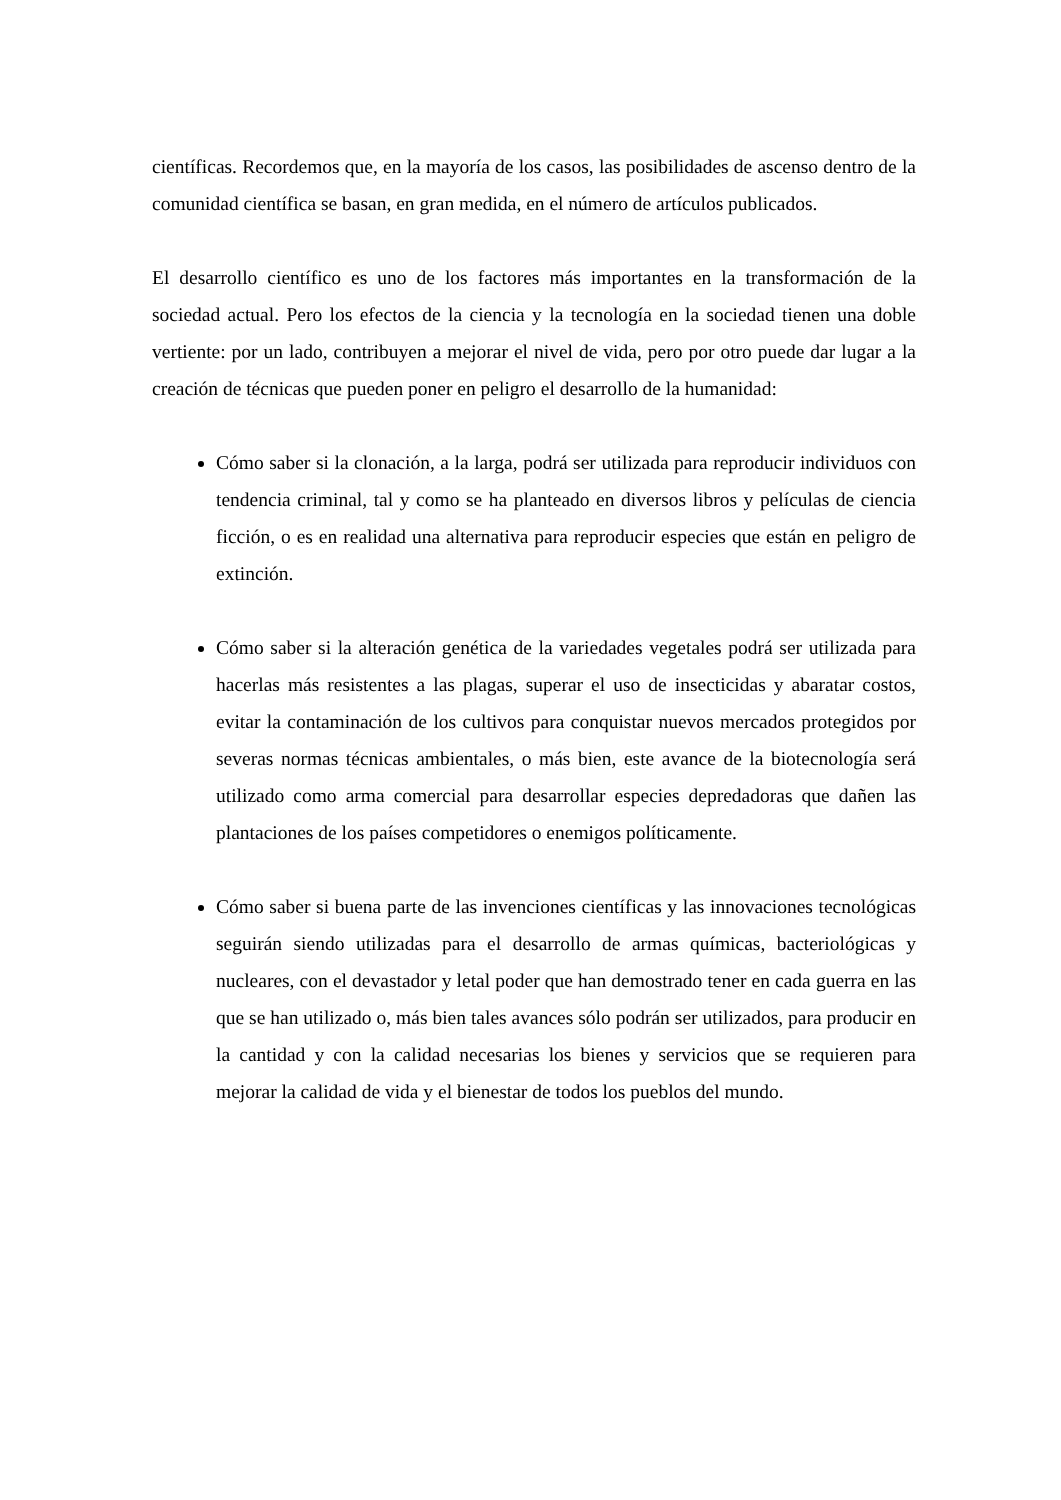científicas. Recordemos que, en la mayoría de los casos, las posibilidades de ascenso dentro de la comunidad científica se basan, en gran medida, en el número de artículos publicados.
El desarrollo científico es uno de los factores más importantes en la transformación de la sociedad actual. Pero los efectos de la ciencia y la tecnología en la sociedad tienen una doble vertiente: por un lado, contribuyen a mejorar el nivel de vida, pero por otro puede dar lugar a la creación de técnicas que pueden poner en peligro el desarrollo de la humanidad:
Cómo saber si la clonación, a la larga, podrá ser utilizada para reproducir individuos con tendencia criminal, tal y como se ha planteado en diversos libros y películas de ciencia ficción, o es en realidad una alternativa para reproducir especies que están en peligro de extinción.
Cómo saber si la alteración genética de la variedades vegetales podrá ser utilizada para hacerlas más resistentes a las plagas, superar el uso de insecticidas y abaratar costos, evitar la contaminación de los cultivos para conquistar nuevos mercados protegidos por severas normas técnicas ambientales, o más bien, este avance de la biotecnología será utilizado como arma comercial para desarrollar especies depredadoras que dañen las plantaciones de los países competidores o enemigos políticamente.
Cómo saber si buena parte de las invenciones científicas y las innovaciones tecnológicas seguirán siendo utilizadas para el desarrollo de armas químicas, bacteriológicas y nucleares, con el devastador y letal poder que han demostrado tener en cada guerra en las que se han utilizado o, más bien tales avances sólo podrán ser utilizados, para producir en la cantidad y con la calidad necesarias los bienes y servicios que se requieren para mejorar la calidad de vida y el bienestar de todos los pueblos del mundo.